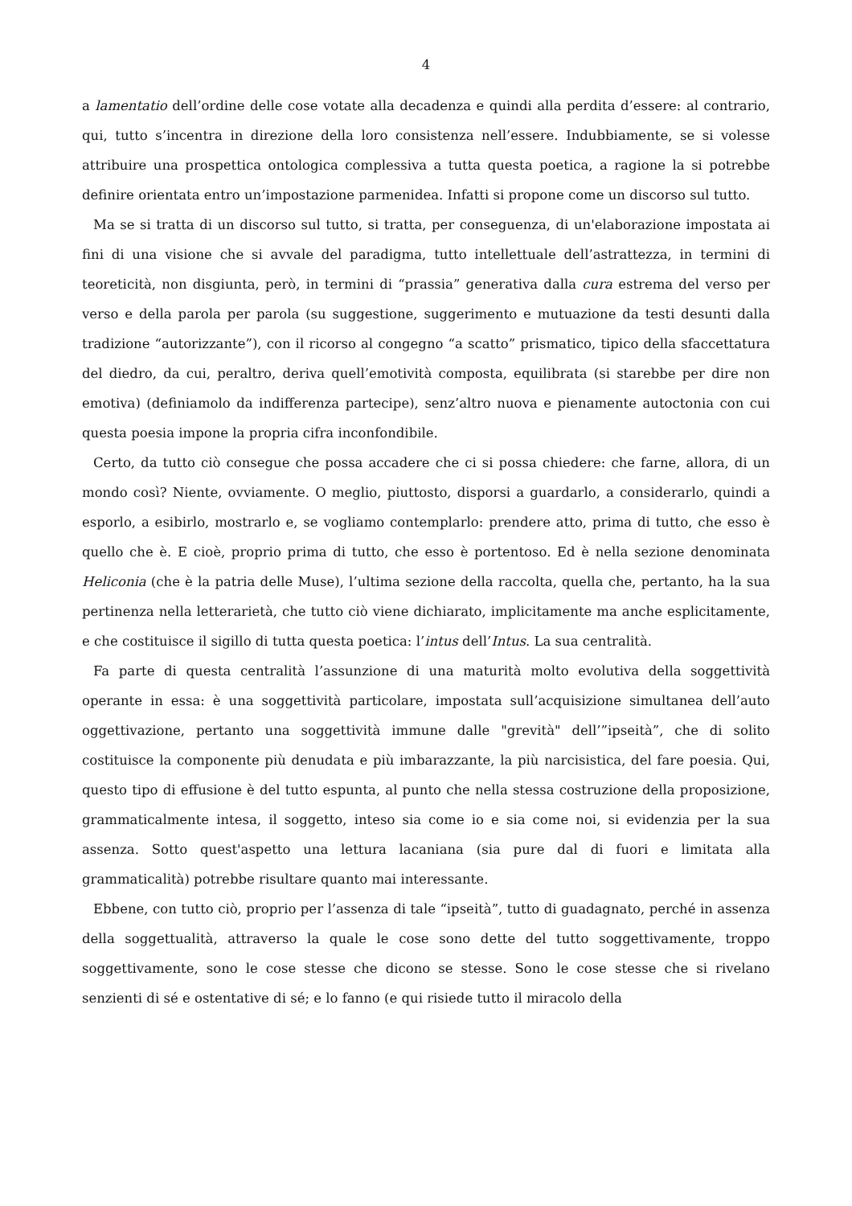4
a lamentatio dell’ordine delle cose votate alla decadenza e quindi alla perdita d’essere: al contrario, qui, tutto s’incentra in direzione della loro consistenza nell’essere. Indubbiamente, se si volesse attribuire una prospettica ontologica complessiva a tutta questa poetica, a ragione la si potrebbe definire orientata entro un’impostazione parmenidea. Infatti si propone come un discorso sul tutto.
Ma se si tratta di un discorso sul tutto, si tratta, per conseguenza, di un'elaborazione impostata ai fini di una visione che si avvale del paradigma, tutto intellettuale dell’astrattezza, in termini di teoreticità, non disgiunta, però, in termini di “prassia” generativa dalla cura estrema del verso per verso e della parola per parola (su suggestione, suggerimento e mutuazione da testi desunti dalla tradizione “autorizzante”), con il ricorso al congegno “a scatto” prismatico, tipico della sfaccettatura del diedro, da cui, peraltro, deriva quell’emotività composta, equilibrata (si starebbe per dire non emotiva) (definiamolo da indifferenza partecipe), senz’altro nuova e pienamente autoctonia con cui questa poesia impone la propria cifra inconfondibile.
Certo, da tutto ciò consegue che possa accadere che ci si possa chiedere: che farne, allora, di un mondo così? Niente, ovviamente. O meglio, piuttosto, disporsi a guardarlo, a considerarlo, quindi a esporlo, a esibirlo, mostrarlo e, se vogliamo contemplarlo: prendere atto, prima di tutto, che esso è quello che è. E cioè, proprio prima di tutto, che esso è portentoso. Ed è nella sezione denominata Heliconia (che è la patria delle Muse), l’ultima sezione della raccolta, quella che, pertanto, ha la sua pertinenza nella letterarietà, che tutto ciò viene dichiarato, implicitamente ma anche esplicitamente, e che costituisce il sigillo di tutta questa poetica: l’intus dell’Intus. La sua centralità.
Fa parte di questa centralità l’assunzione di una maturità molto evolutiva della soggettività operante in essa: è una soggettività particolare, impostata sull’acquisizione simultanea dell’auto oggettivazione, pertanto una soggettività immune dalle "grevità" dell’”ipseità”, che di solito costituisce la componente più denudata e più imbarazzante, la più narcisistica, del fare poesia. Qui, questo tipo di effusione è del tutto espunta, al punto che nella stessa costruzione della proposizione, grammaticalmente intesa, il soggetto, inteso sia come io e sia come noi, si evidenzia per la sua assenza. Sotto quest'aspetto una lettura lacaniana (sia pure dal di fuori e limitata alla grammaticalità) potrebbe risultare quanto mai interessante.
Ebbene, con tutto ciò, proprio per l’assenza di tale “ipseità”, tutto di guadagnato, perché in assenza della soggettualità, attraverso la quale le cose sono dette del tutto soggettivamente, troppo soggettivamente, sono le cose stesse che dicono se stesse. Sono le cose stesse che si rivelano senzienti di sé e ostentative di sé; e lo fanno (e qui risiede tutto il miracolo della